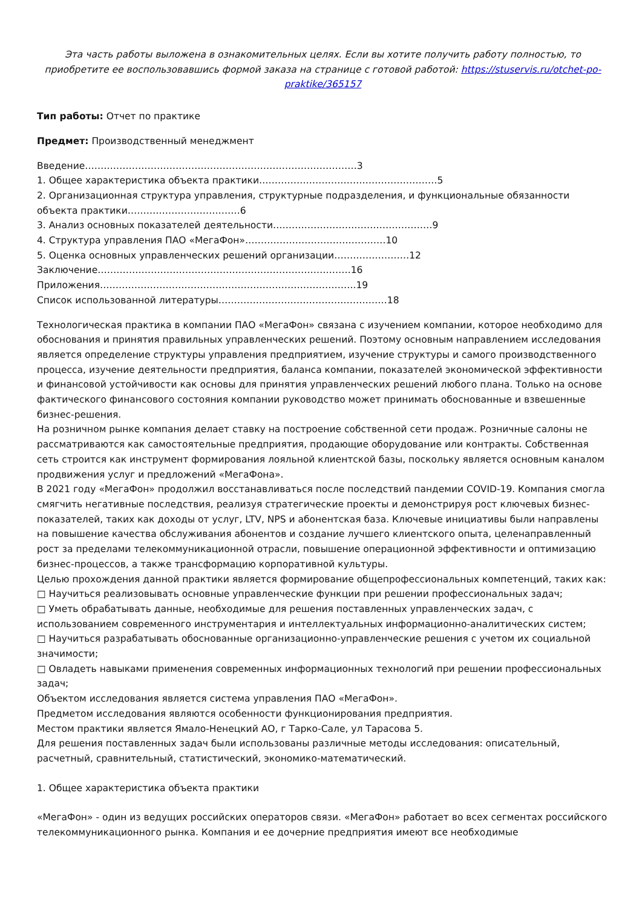Эта часть работы выложена в ознакомительных целях. Если вы хотите получить работу полностью, то приобретите ее воспользовавшись формой заказа на странице с готовой работой: https://stuservis.ru/otchet-po-praktike/365157
Тип работы: Отчет по практике
Предмет: Производственный менеджмент
Введение……………………………………………………………………………3
1. Общее характеристика объекта практики…………………………………………………5
2. Организационная структура управления, структурные подразделения, и функциональные обязанности объекта практики………………………………6
3. Анализ основных показателей деятельности……………………………………………9
4. Структура управления ПАО «МегаФон»………………………………………10
5. Оценка основных управленческих решений организации……………………12
Заключение………………………………………………………………………16
Приложения……………………………………………………………………….19
Список использованной литературы………………………………………………18
Технологическая практика в компании ПАО «МегаФон» связана с изучением компании, которое необходимо для обоснования и принятия правильных управленческих решений. Поэтому основным направлением исследования является определение структуры управления предприятием, изучение структуры и самого производственного процесса, изучение деятельности предприятия, баланса компании, показателей экономической эффективности и финансовой устойчивости как основы для принятия управленческих решений любого плана. Только на основе фактического финансового состояния компании руководство может принимать обоснованные и взвешенные бизнес-решения.
На розничном рынке компания делает ставку на построение собственной сети продаж. Розничные салоны не рассматриваются как самостоятельные предприятия, продающие оборудование или контракты. Собственная сеть строится как инструмент формирования лояльной клиентской базы, поскольку является основным каналом продвижения услуг и предложений «МегаФона».
В 2021 году «МегаФон» продолжил восстанавливаться после последствий пандемии COVID-19. Компания смогла смягчить негативные последствия, реализуя стратегические проекты и демонстрируя рост ключевых бизнес-показателей, таких как доходы от услуг, LTV, NPS и абонентская база. Ключевые инициативы были направлены на повышение качества обслуживания абонентов и создание лучшего клиентского опыта, целенаправленный рост за пределами телекоммуникационной отрасли, повышение операционной эффективности и оптимизацию бизнес-процессов, а также трансформацию корпоративной культуры.
Целью прохождения данной практики является формирование общепрофессиональных компетенций, таких как:
□ Научиться реализовывать основные управленческие функции при решении профессиональных задач;
□ Уметь обрабатывать данные, необходимые для решения поставленных управленческих задач, с использованием современного инструментария и интеллектуальных информационно-аналитических систем;
□ Научиться разрабатывать обоснованные организационно-управленческие решения с учетом их социальной значимости;
□ Овладеть навыками применения современных информационных технологий при решении профессиональных задач;
Объектом исследования является система управления ПАО «МегаФон».
Предметом исследования являются особенности функционирования предприятия.
Местом практики является Ямало-Ненецкий АО, г Тарко-Сале, ул Тарасова 5.
Для решения поставленных задач были использованы различные методы исследования: описательный, расчетный, сравнительный, статистический, экономико-математический.
1. Общее характеристика объекта практики
«МегаФон» - один из ведущих российских операторов связи. «МегаФон» работает во всех сегментах российского телекоммуникационного рынка. Компания и ее дочерние предприятия имеют все необходимые